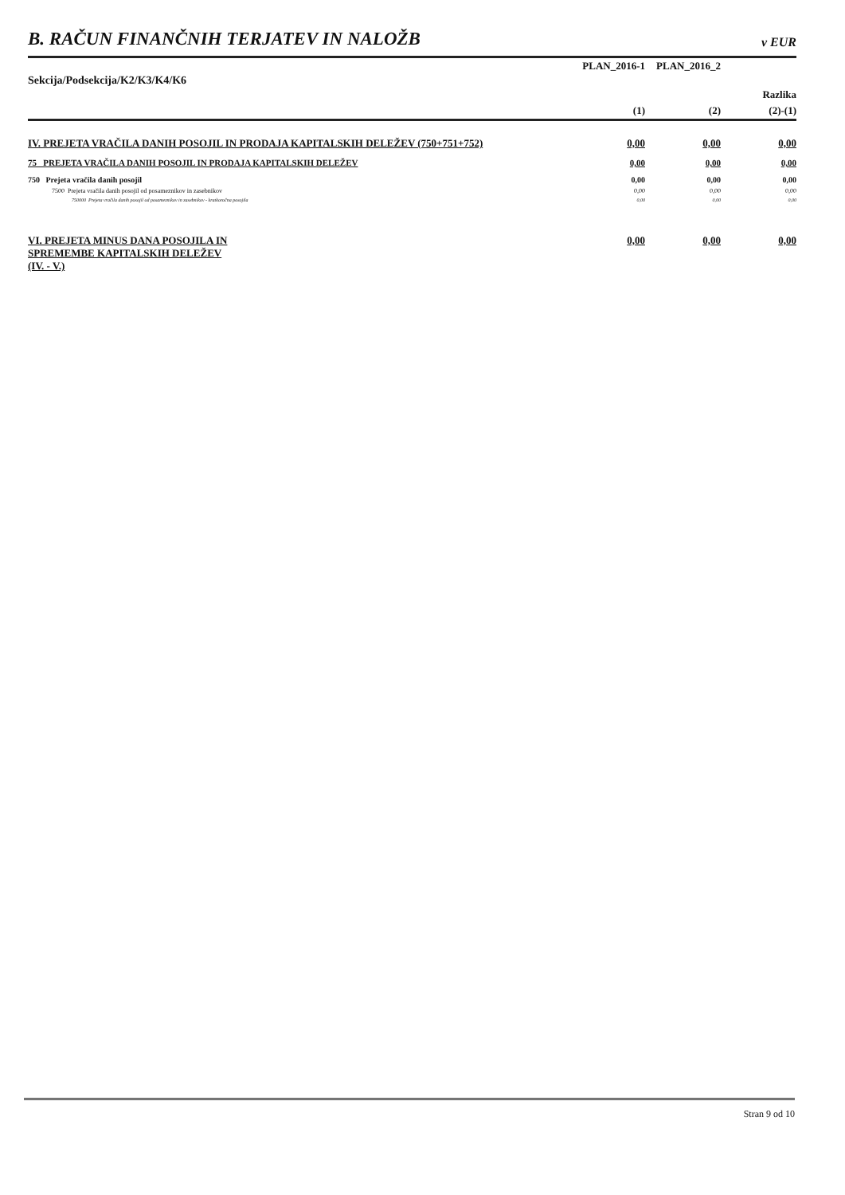B. RAČUN FINANČNIH TERJATEV IN NALOŽB
v EUR
| Sekcija/Podsekcija/K2/K3/K4/K6 | PLAN_2016-1 | PLAN_2016_2 | |
| --- | --- | --- | --- |
| | | | Razlika |
| | (1) | (2) | (2)-(1) |
| IV. PREJETA VRAČILA DANIH POSOJIL IN PRODAJA KAPITALSKIH DELEŽEV (750+751+752) | 0,00 | 0,00 | 0,00 |
| 75 PREJETA VRAČILA DANIH POSOJIL IN PRODAJA KAPITALSKIH DELEŽEV | 0,00 | 0,00 | 0,00 |
| 750 Prejeta vračila danih posojil | 0,00 | 0,00 | 0,00 |
| 7500 Prejeta vračila danih posojil od posameznikov in zasebnikov | 0,00 | 0,00 | 0,00 |
| 750000 Prejeta vračila danih posojil od posameznikov in zasebnikov - kratkoročna posojila | 0,00 | 0,00 | 0,00 |
| VI. PREJETA MINUS DANA POSOJILA IN SPREMEMBE KAPITALSKIH DELEŽEV (IV. - V.) | 0,00 | 0,00 | 0,00 |
Stran 9 od 10